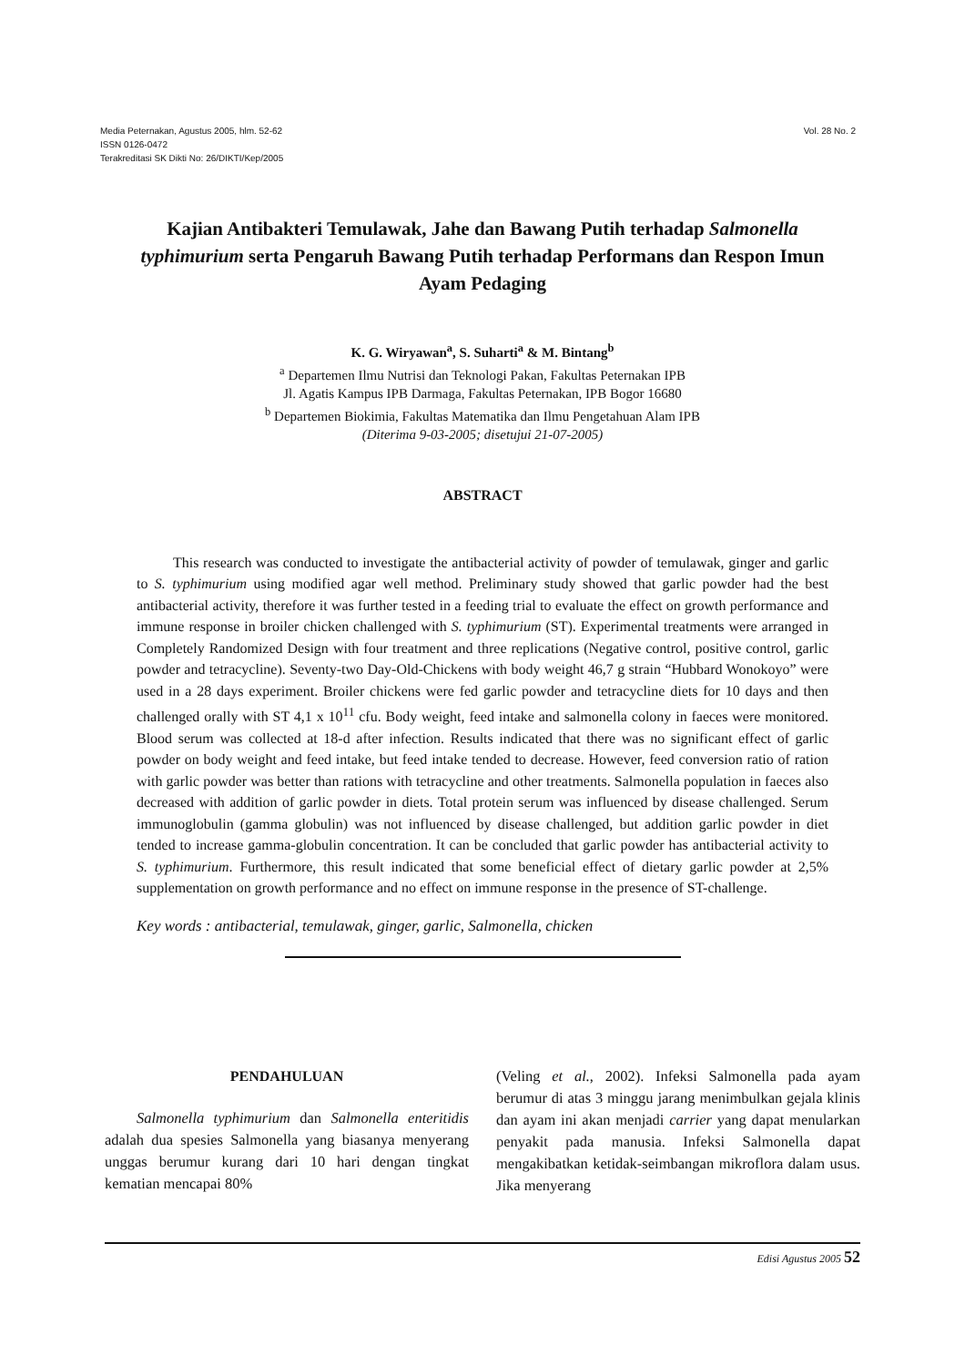Media Peternakan, Agustus 2005, hlm. 52-62
ISSN 0126-0472
Terakreditasi SK Dikti No: 26/DIKTI/Kep/2005
Vol. 28 No. 2
Kajian Antibakteri Temulawak, Jahe dan Bawang Putih terhadap Salmonella typhimurium serta Pengaruh Bawang Putih terhadap Performans dan Respon Imun Ayam Pedaging
K. G. Wiryawan<sup>a</sup>, S. Suharti<sup>a</sup> & M. Bintang<sup>b</sup>
<sup>a</sup> Departemen Ilmu Nutrisi dan Teknologi Pakan, Fakultas Peternakan IPB
Jl. Agatis Kampus IPB Darmaga, Fakultas Peternakan, IPB Bogor 16680
<sup>b</sup> Departemen Biokimia, Fakultas Matematika dan Ilmu Pengetahuan Alam IPB
(Diterima 9-03-2005; disetujui 21-07-2005)
ABSTRACT
This research was conducted to investigate the antibacterial activity of powder of temulawak, ginger and garlic to S. typhimurium using modified agar well method. Preliminary study showed that garlic powder had the best antibacterial activity, therefore it was further tested in a feeding trial to evaluate the effect on growth performance and immune response in broiler chicken challenged with S. typhimurium (ST). Experimental treatments were arranged in Completely Randomized Design with four treatment and three replications (Negative control, positive control, garlic powder and tetracycline). Seventy-two Day-Old-Chickens with body weight 46,7 g strain “Hubbard Wonokoyo” were used in a 28 days experiment. Broiler chickens were fed garlic powder and tetracycline diets for 10 days and then challenged orally with ST 4,1 x 10<sup>11</sup> cfu. Body weight, feed intake and salmonella colony in faeces were monitored. Blood serum was collected at 18-d after infection. Results indicated that there was no significant effect of garlic powder on body weight and feed intake, but feed intake tended to decrease. However, feed conversion ratio of ration with garlic powder was better than rations with tetracycline and other treatments. Salmonella population in faeces also decreased with addition of garlic powder in diets. Total protein serum was influenced by disease challenged. Serum immunoglobulin (gamma globulin) was not influenced by disease challenged, but addition garlic powder in diet tended to increase gamma-globulin concentration. It can be concluded that garlic powder has antibacterial activity to S. typhimurium. Furthermore, this result indicated that some beneficial effect of dietary garlic powder at 2,5% supplementation on growth performance and no effect on immune response in the presence of ST-challenge.
Key words : antibacterial, temulawak, ginger, garlic, Salmonella, chicken
PENDAHULUAN
Salmonella typhimurium dan Salmonella enteritidis adalah dua spesies Salmonella yang biasanya menyerang unggas berumur kurang dari 10 hari dengan tingkat kematian mencapai 80%
(Veling et al., 2002). Infeksi Salmonella pada ayam berumur di atas 3 minggu jarang menimbulkan gejala klinis dan ayam ini akan menjadi carrier yang dapat menularkan penyakit pada manusia. Infeksi Salmonella dapat mengakibatkan ketidak-seimbangan mikroflora dalam usus. Jika menyerang
Edisi Agustus 2005 52